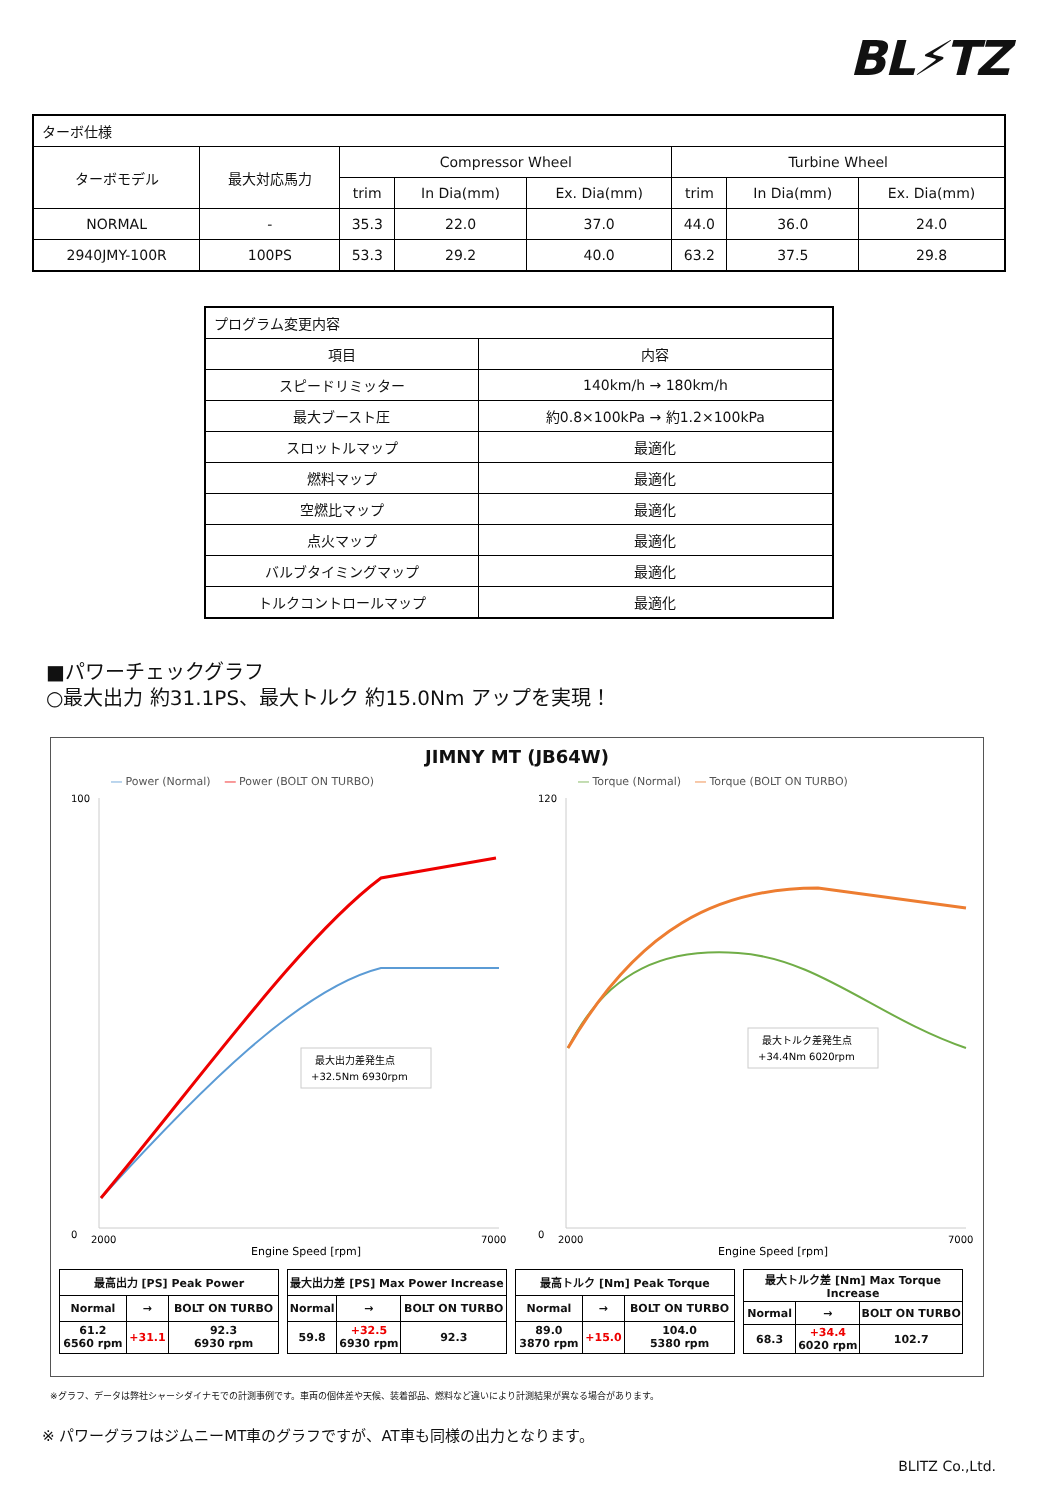BL⚡TZ
| ターボ仕様 | | | | | | | |
| ターボモデル | 最大対応馬力 | Compressor Wheel | | | Turbine Wheel | | |
| | | trim | In Dia(mm) | Ex. Dia(mm) | trim | In Dia(mm) | Ex. Dia(mm) |
| NORMAL | - | 35.3 | 22.0 | 37.0 | 44.0 | 36.0 | 24.0 |
| 2940JMY-100R | 100PS | 53.3 | 29.2 | 40.0 | 63.2 | 37.5 | 29.8 |
| プログラム変更内容 | |
| 項目 | 内容 |
| スピードリミッター | 140km/h → 180km/h |
| 最大ブースト圧 | 約0.8×100kPa → 約1.2×100kPa |
| スロットルマップ | 最適化 |
| 燃料マップ | 最適化 |
| 空燃比マップ | 最適化 |
| 点火マップ | 最適化 |
| バルブタイミングマップ | 最適化 |
| トルクコントロールマップ | 最適化 |
■パワーチェックグラフ
○最大出力 約31.1PS、最大トルク 約15.0Nm アップを実現！
JIMNY MT (JB64W)
― Power (Normal) ― Power (BOLT ON TURBO)
0
100
2000
7000
最大出力差発生点
+32.5Nm 6930rpm
Engine Speed [rpm]
― Torque (Normal) ― Torque (BOLT ON TURBO)
0
120
2000
7000
最大トルク差発生点
+34.4Nm 6020rpm
Engine Speed [rpm]
| 最高出力 [PS] Peak Power | | |
| Normal | → | BOLT ON TURBO |
| 61.2 6560 rpm | +31.1 | 92.3 6930 rpm |
| 最大出力差 [PS] Max Power Increase | | |
| Normal | → | BOLT ON TURBO |
| 59.8 | +32.5 6930 rpm | 92.3 |
| 最高トルク [Nm] Peak Torque | | |
| Normal | → | BOLT ON TURBO |
| 89.0 3870 rpm | +15.0 | 104.0 5380 rpm |
| 最大トルク差 [Nm] Max Torque Increase | | |
| Normal | → | BOLT ON TURBO |
| 68.3 | +34.4 6020 rpm | 102.7 |
※グラフ、データは弊社シャーシダイナモでの計測事例です。車両の個体差や天候、装着部品、燃料など違いにより計測結果が異なる場合があります。
※ パワーグラフはジムニーMT車のグラフですが、AT車も同様の出力となります。
BLITZ Co.,Ltd.